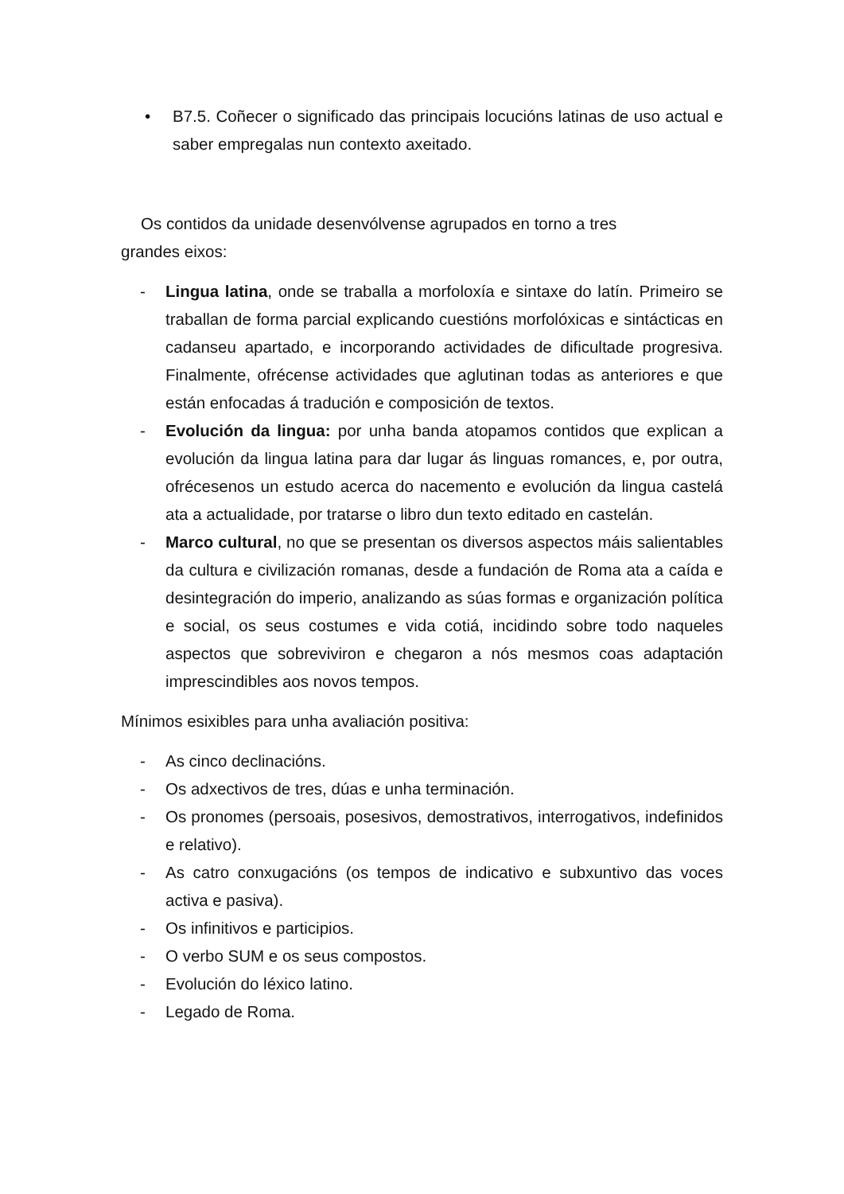• B7.5. Coñecer o significado das principais locucións latinas de uso actual e saber empregalas nun contexto axeitado.
Os contidos da unidade desenvólvense agrupados en torno a tres
grandes eixos:
- Lingua latina, onde se traballa a morfoloxía e sintaxe do latín. Primeiro se traballan de forma parcial explicando cuestións morfolóxicas e sintácticas en cadanseu apartado, e incorporando actividades de dificultade progresiva. Finalmente, ofrécense actividades que aglutinan todas as anteriores e que están enfocadas á tradución e composición de textos.
- Evolución da lingua: por unha banda atopamos contidos que explican a evolución da lingua latina para dar lugar ás linguas romances, e, por outra, ofrécesenos un estudo acerca do nacemento e evolución da lingua castelá ata a actualidade, por tratarse o libro dun texto editado en castelán.
- Marco cultural, no que se presentan os diversos aspectos máis salientables da cultura e civilización romanas, desde a fundación de Roma ata a caída e desintegración do imperio, analizando as súas formas e organización política e social, os seus costumes e vida cotiá, incidindo sobre todo naqueles aspectos que sobreviviron e chegaron a nós mesmos coas adaptación imprescindibles aos novos tempos.
Mínimos esixibles para unha avaliación positiva:
- As cinco declinacións.
- Os adxectivos de tres, dúas e unha terminación.
- Os pronomes (persoais, posesivos, demostrativos, interrogativos, indefinidos e relativo).
- As catro conxugacións (os tempos de indicativo e subxuntivo das voces activa e pasiva).
- Os infinitivos e participios.
- O verbo SUM e os seus compostos.
- Evolución do léxico latino.
- Legado de Roma.